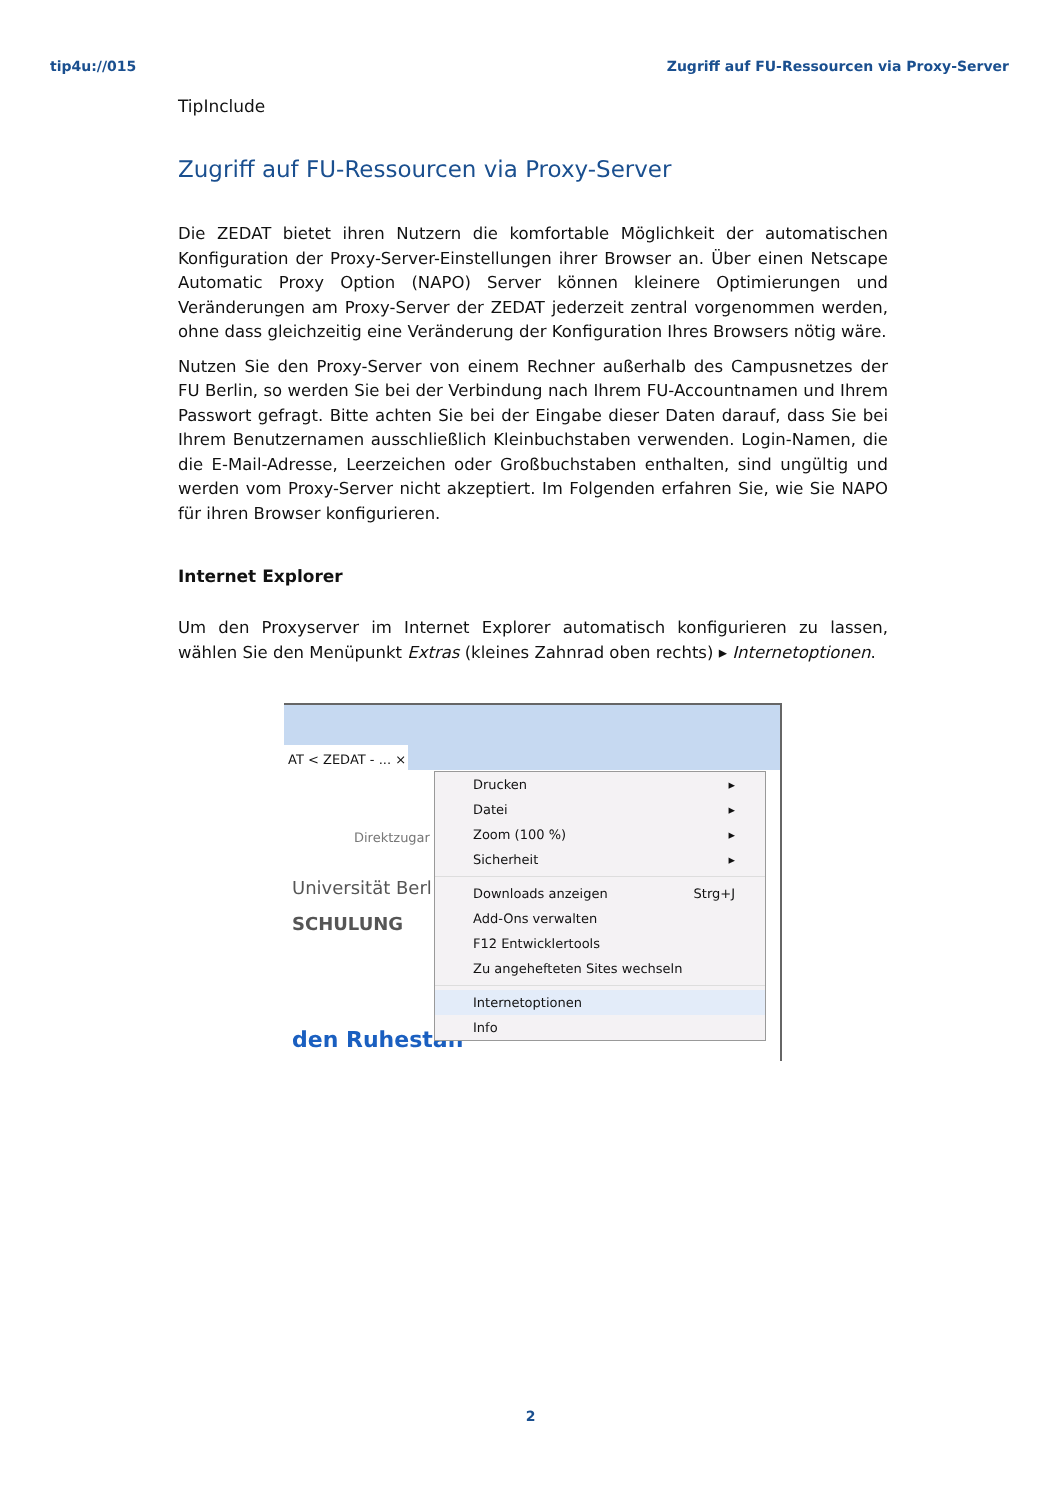tip4u://015 Zugriff auf FU-Ressourcen via Proxy-Server
TipInclude
Zugriff auf FU-Ressourcen via Proxy-Server
Die ZEDAT bietet ihren Nutzern die komfortable Möglichkeit der automatischen Konfiguration der Proxy-Server-Einstellungen ihrer Browser an. Über einen Netscape Automatic Proxy Option (NAPO) Server können kleinere Optimierungen und Veränderungen am Proxy-Server der ZEDAT jederzeit zentral vorgenommen werden, ohne dass gleichzeitig eine Veränderung der Konfiguration Ihres Browsers nötig wäre.
Nutzen Sie den Proxy-Server von einem Rechner außerhalb des Campusnetzes der FU Berlin, so werden Sie bei der Verbindung nach Ihrem FU-Accountnamen und Ihrem Passwort gefragt. Bitte achten Sie bei der Eingabe dieser Daten darauf, dass Sie bei Ihrem Benutzernamen ausschließlich Kleinbuchstaben verwenden. Login-Namen, die die E-Mail-Adresse, Leerzeichen oder Großbuchstaben enthalten, sind ungültig und werden vom Proxy-Server nicht akzeptiert. Im Folgenden erfahren Sie, wie Sie NAPO für ihren Browser konfigurieren.
Internet Explorer
Um den Proxyserver im Internet Explorer automatisch konfigurieren zu lassen, wählen Sie den Menüpunkt Extras (kleines Zahnrad oben rechts) ▸ Internetoptionen.
AT < ZEDAT - ... ×
Direktzugar
Universität Berl
SCHULUNG
den Ruhestan
Drucken ▸
Datei ▸
Zoom (100 %) ▸
Sicherheit ▸
Downloads anzeigen Strg+J
Add-Ons verwalten
F12 Entwicklertools
Zu angehefteten Sites wechseln
Internetoptionen
Info
2